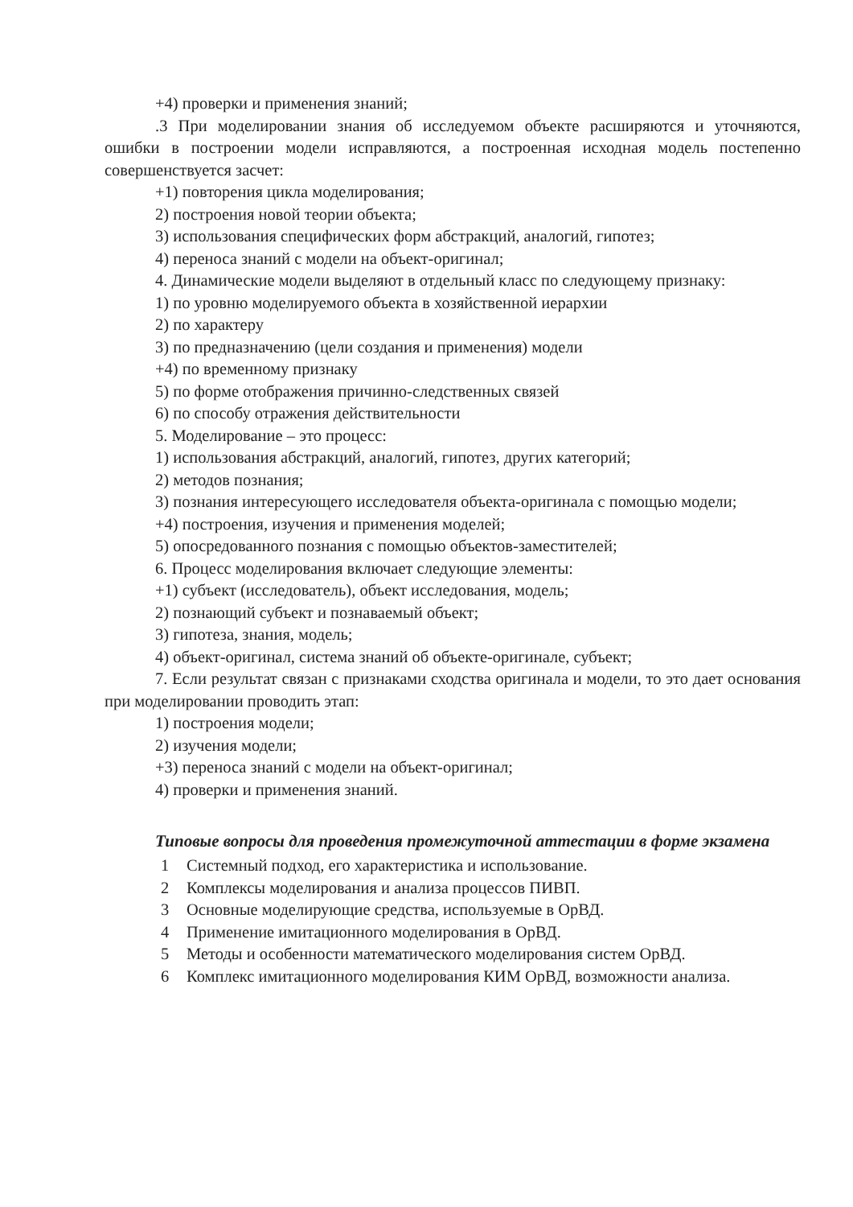+4) проверки и применения знаний;
.3 При моделировании знания об исследуемом объекте расширяются и уточняются, ошибки в построении модели исправляются, а построенная исходная модель постепенно совершенствуется засчет:
+1) повторения цикла моделирования;
2) построения новой теории объекта;
3) использования специфических форм абстракций, аналогий, гипотез;
4) переноса знаний с модели на объект-оригинал;
4. Динамические модели выделяют в отдельный класс по следующему признаку:
1) по уровню моделируемого объекта в хозяйственной иерархии
2) по характеру
3) по предназначению (цели создания и применения) модели
+4) по временному признаку
5) по форме отображения причинно-следственных связей
6) по способу отражения действительности
5. Моделирование – это процесс:
1) использования абстракций, аналогий, гипотез, других категорий;
2) методов познания;
3) познания интересующего исследователя объекта-оригинала с помощью модели;
+4) построения, изучения и применения моделей;
5) опосредованного познания с помощью объектов-заместителей;
6. Процесс моделирования включает следующие элементы:
+1) субъект (исследователь), объект исследования, модель;
2) познающий субъект и познаваемый объект;
3) гипотеза, знания, модель;
4) объект-оригинал, система знаний об объекте-оригинале, субъект;
7. Если результат связан с признаками сходства оригинала и модели, то это дает основания при моделировании проводить этап:
1) построения модели;
2) изучения модели;
+3) переноса знаний с модели на объект-оригинал;
4) проверки и применения знаний.
Типовые вопросы для проведения промежуточной аттестации в форме экзамена
1 Системный подход, его характеристика и использование.
2 Комплексы моделирования и анализа процессов ПИВП.
3 Основные моделирующие средства, используемые в ОрВД.
4 Применение имитационного моделирования в ОрВД.
5 Методы и особенности математического моделирования систем ОрВД.
6 Комплекс имитационного моделирования КИМ ОрВД, возможности анализа.